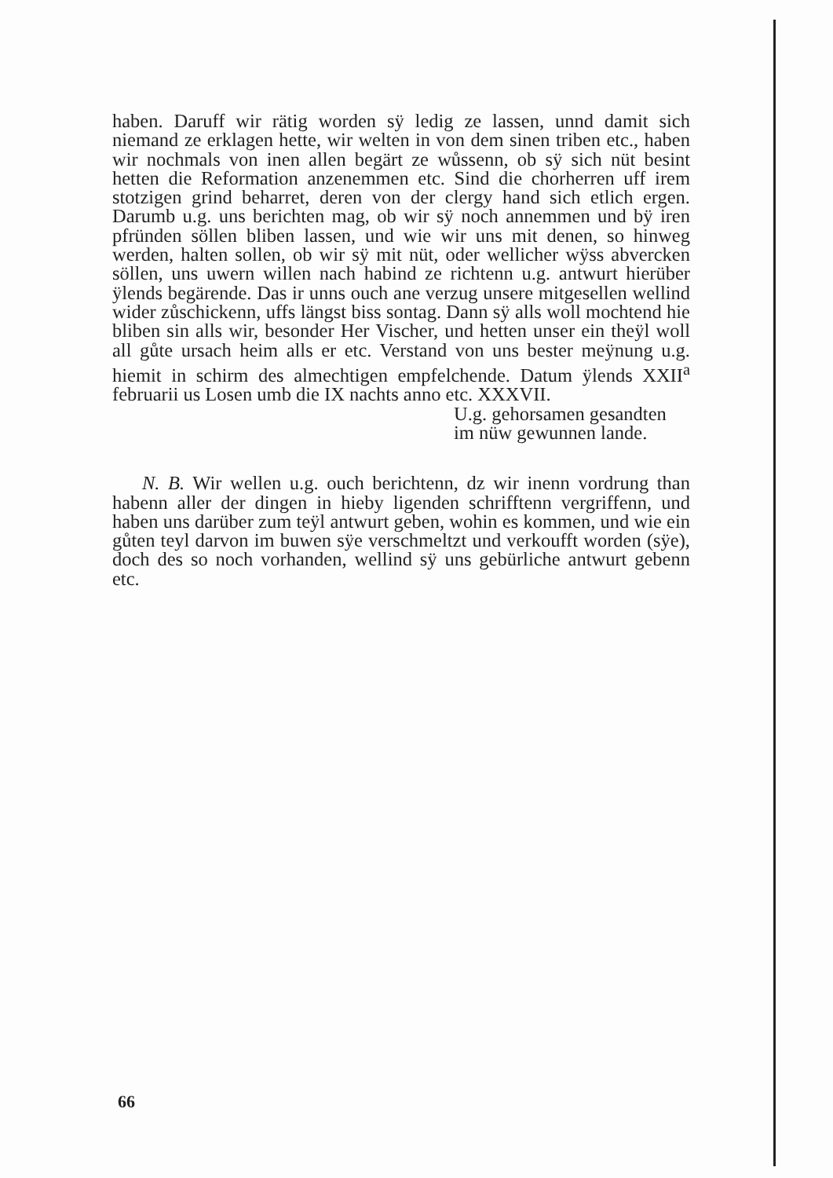haben. Daruff wir rätig worden sÿ ledig ze lassen, unnd damit sich niemand ze erklagen hette, wir welten in von dem sinen triben etc., haben wir nochmals von inen allen begärt ze wůssenn, ob sÿ sich nüt besint hetten die Reformation anzenemmen etc. Sind die chorherren uff irem stotzigen grind beharret, deren von der clergy hand sich etlich ergen. Darumb u.g. uns berichten mag, ob wir sÿ noch annemmen und bÿ iren pfründen söllen bliben lassen, und wie wir uns mit denen, so hinweg werden, halten sollen, ob wir sÿ mit nüt, oder wellicher wÿss abvercken söllen, uns uwern willen nach habind ze richtenn u.g. antwurt hierüber ÿlends begärende. Das ir unns ouch ane verzug unsere mitgesellen wellind wider zůschickenn, uffs längst biss sontag. Dann sÿ alls woll mochtend hie bliben sin alls wir, besonder Her Vischer, und hetten unser ein theÿl woll all gůte ursach heim alls er etc. Verstand von uns bester meÿnung u.g. hiemit in schirm des almechtigen empfelchende. Datum ÿlends XXII<sup>a</sup> februarii us Losen umb die IX nachts anno etc. XXXVII.
U.g. gehorsamen gesandten
im nüw gewunnen lande.
N. B. Wir wellen u.g. ouch berichtenn, dz wir inenn vordrung than habenn aller der dingen in hieby ligenden schrifftenn vergriffenn, und haben uns darüber zum teÿl antwurt geben, wohin es kommen, und wie ein gůten teyl darvon im buwen sÿe verschmeltzt und verkoufft worden (sÿe), doch des so noch vorhanden, wellind sÿ uns gebürliche antwurt gebenn etc.
66